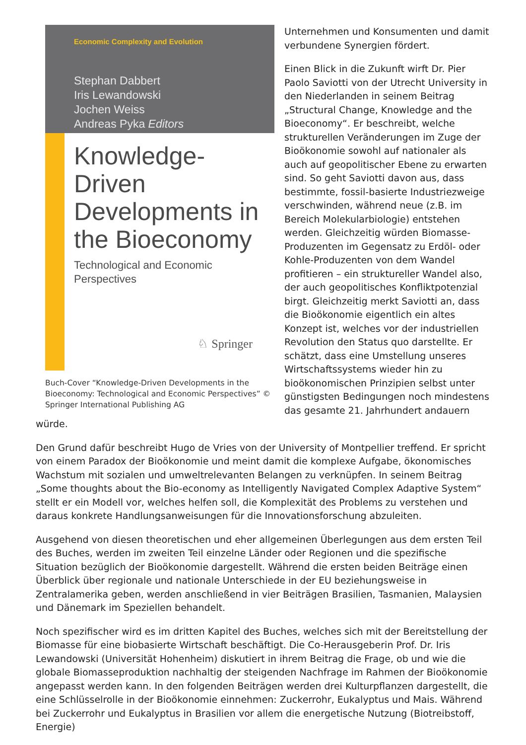Economic Complexity and Evolution
Stephan Dabbert
Iris Lewandowski
Jochen Weiss
Andreas Pyka Editors
Knowledge-Driven Developments in the Bioeconomy
Technological and Economic Perspectives
♘ Springer
Buch-Cover “Knowledge-Driven Developments in the Bioeconomy: Technological and Economic Perspectives” © Springer International Publishing AG
Unternehmen und Konsumenten und damit verbundene Synergien fördert.
Einen Blick in die Zukunft wirft Dr. Pier Paolo Saviotti von der Utrecht University in den Niederlanden in seinem Beitrag „Structural Change, Knowledge and the Bioeconomy“. Er beschreibt, welche strukturellen Veränderungen im Zuge der Bioökonomie sowohl auf nationaler als auch auf geopolitischer Ebene zu erwarten sind. So geht Saviotti davon aus, dass bestimmte, fossil-basierte Industriezweige verschwinden, während neue (z.B. im Bereich Molekularbiologie) entstehen werden. Gleichzeitig würden Biomasse-Produzenten im Gegensatz zu Erdöl- oder Kohle-Produzenten von dem Wandel profitieren – ein struktureller Wandel also, der auch geopolitisches Konfliktpotenzial birgt. Gleichzeitig merkt Saviotti an, dass die Bioökonomie eigentlich ein altes Konzept ist, welches vor der industriellen Revolution den Status quo darstellte. Er schätzt, dass eine Umstellung unseres Wirtschaftssystems wieder hin zu bioökonomischen Prinzipien selbst unter günstigsten Bedingungen noch mindestens das gesamte 21. Jahrhundert andauern würde.
Den Grund dafür beschreibt Hugo de Vries von der University of Montpellier treffend. Er spricht von einem Paradox der Bioökonomie und meint damit die komplexe Aufgabe, ökonomisches Wachstum mit sozialen und umweltrelevanten Belangen zu verknüpfen. In seinem Beitrag „Some thoughts about the Bio-economy as Intelligently Navigated Complex Adaptive System“ stellt er ein Modell vor, welches helfen soll, die Komplexität des Problems zu verstehen und daraus konkrete Handlungsanweisungen für die Innovationsforschung abzuleiten.
Ausgehend von diesen theoretischen und eher allgemeinen Überlegungen aus dem ersten Teil des Buches, werden im zweiten Teil einzelne Länder oder Regionen und die spezifische Situation bezüglich der Bioökonomie dargestellt. Während die ersten beiden Beiträge einen Überblick über regionale und nationale Unterschiede in der EU beziehungsweise in Zentralamerika geben, werden anschließend in vier Beiträgen Brasilien, Tasmanien, Malaysien und Dänemark im Speziellen behandelt.
Noch spezifischer wird es im dritten Kapitel des Buches, welches sich mit der Bereitstellung der Biomasse für eine biobasierte Wirtschaft beschäftigt. Die Co-Herausgeberin Prof. Dr. Iris Lewandowski (Universität Hohenheim) diskutiert in ihrem Beitrag die Frage, ob und wie die globale Biomasseproduktion nachhaltig der steigenden Nachfrage im Rahmen der Bioökonomie angepasst werden kann. In den folgenden Beiträgen werden drei Kulturpflanzen dargestellt, die eine Schlüsselrolle in der Bioökonomie einnehmen: Zuckerrohr, Eukalyptus und Mais. Während bei Zuckerrohr und Eukalyptus in Brasilien vor allem die energetische Nutzung (Biotreibstoff, Energie)